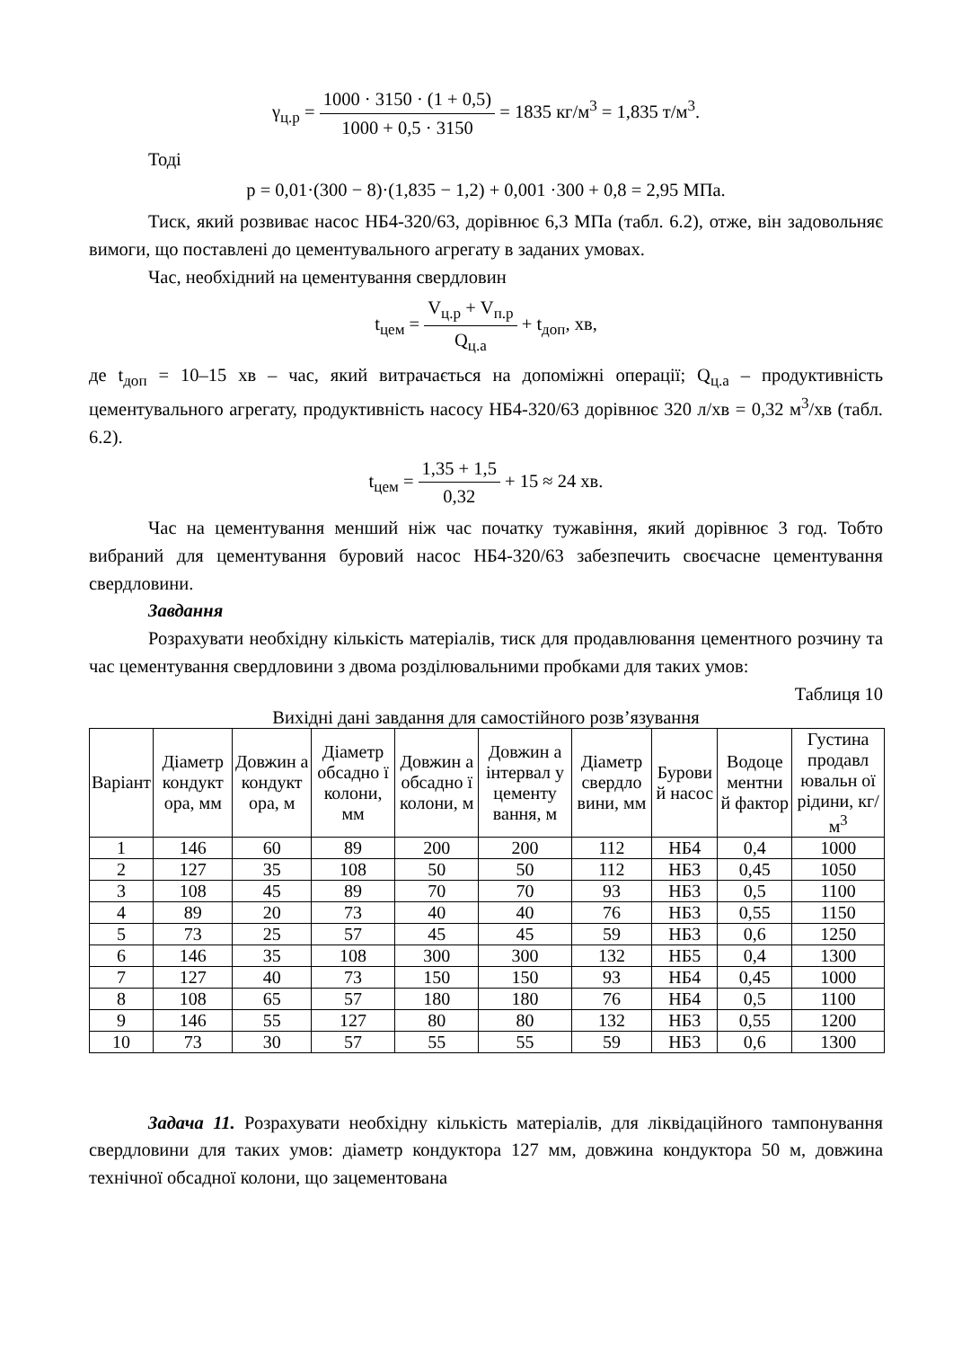γ<sub>ц.р</sub> = 1000 · 3150 · (1 + 0,5) 1000 + 0,5 · 3150 = 1835 кг/м<sup>3</sup> = 1,835 т/м<sup>3</sup>.
Тоді
p = 0,01·(300 − 8)·(1,835 − 1,2) + 0,001 ·300 + 0,8 = 2,95 МПа.
Тиск, який розвиває насос НБ4-320/63, дорівнює 6,3 МПа (табл. 6.2), отже, він задовольняє вимоги, що поставлені до цементувального агрегату в заданих умовах.
Час, необхідний на цементування свердловин
t<sub>цем</sub> = V<sub>ц.р</sub> + V<sub>п.р</sub> Q<sub>ц.а</sub> + t<sub>доп</sub>, хв,
де t<sub>доп</sub> = 10–15 хв – час, який витрачається на допоміжні операції; Q<sub>ц.а</sub> – продуктивність цементувального агрегату, продуктивність насосу НБ4-320/63 дорівнює 320 л/хв = 0,32 м<sup>3</sup>/хв (табл. 6.2).
t<sub>цем</sub> = 1,35 + 1,5 0,32 + 15 ≈ 24 хв.
Час на цементування менший ніж час початку тужавіння, який дорівнює 3 год. Тобто вибраний для цементування буровий насос НБ4-320/63 забезпечить своєчасне цементування свердловини.
Завдання
Розрахувати необхідну кількість матеріалів, тиск для продавлювання цементного розчину та час цементування свердловини з двома розділювальними пробками для таких умов:
Таблиця 10
Вихідні дані завдання для самостійного розв’язування
| Варіант | Діаметр кондукт ора, мм | Довжин а кондукт ора, м | Діаметр обсадно ї колони, мм | Довжин а обсадно ї колони, м | Довжин а інтервал у цементу вання, м | Діаметр свердло вини, мм | Бурови й насос | Водоце ментни й фактор | Густина продавл ювальн ої рідини, кг/м<sup>3</sup> |
| --- | --- | --- | --- | --- | --- | --- | --- | --- | --- |
| 1 | 146 | 60 | 89 | 200 | 200 | 112 | НБ4 | 0,4 | 1000 |
| 2 | 127 | 35 | 108 | 50 | 50 | 112 | НБ3 | 0,45 | 1050 |
| 3 | 108 | 45 | 89 | 70 | 70 | 93 | НБ3 | 0,5 | 1100 |
| 4 | 89 | 20 | 73 | 40 | 40 | 76 | НБ3 | 0,55 | 1150 |
| 5 | 73 | 25 | 57 | 45 | 45 | 59 | НБ3 | 0,6 | 1250 |
| 6 | 146 | 35 | 108 | 300 | 300 | 132 | НБ5 | 0,4 | 1300 |
| 7 | 127 | 40 | 73 | 150 | 150 | 93 | НБ4 | 0,45 | 1000 |
| 8 | 108 | 65 | 57 | 180 | 180 | 76 | НБ4 | 0,5 | 1100 |
| 9 | 146 | 55 | 127 | 80 | 80 | 132 | НБ3 | 0,55 | 1200 |
| 10 | 73 | 30 | 57 | 55 | 55 | 59 | НБ3 | 0,6 | 1300 |
Задача 11. Розрахувати необхідну кількість матеріалів, для ліквідаційного тампонування свердловини для таких умов: діаметр кондуктора 127 мм, довжина кондуктора 50 м, довжина технічної обсадної колони, що зацементована